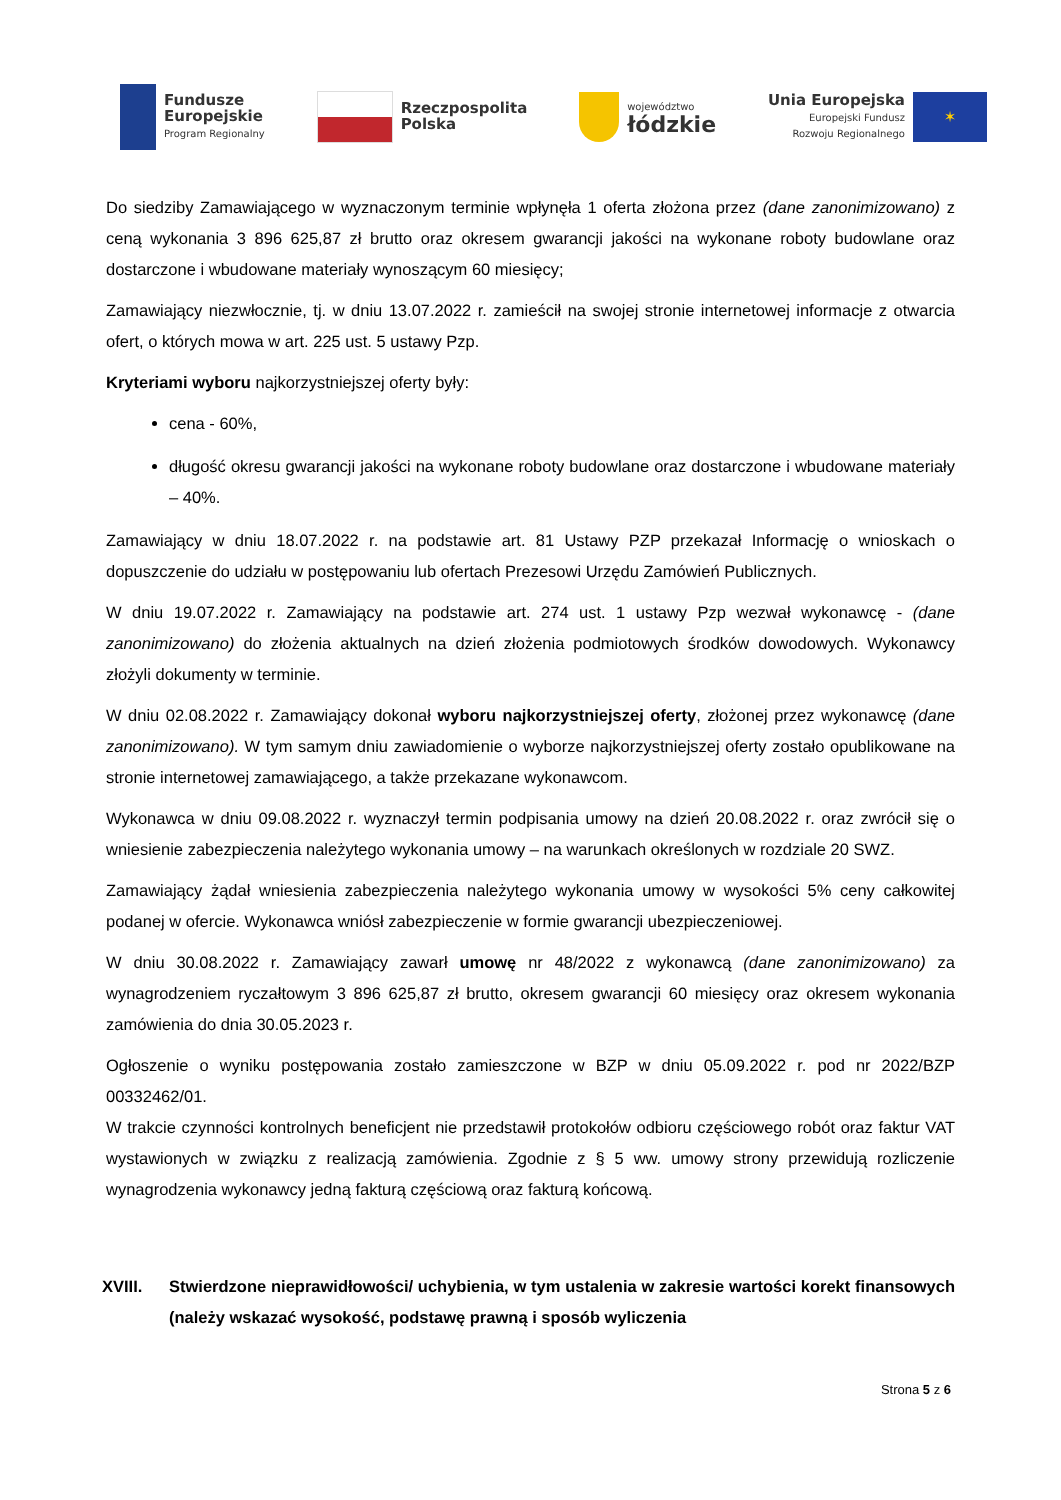Fundusze
Europejskie
Program Regionalny
Rzeczpospolita
Polska
województwo
łódzkie
Unia Europejska
Europejski Fundusz
Rozwoju Regionalnego
✶
Do siedziby Zamawiającego w wyznaczonym terminie wpłynęła 1 oferta złożona przez (dane zanonimizowano) z ceną wykonania 3 896 625,87 zł brutto oraz okresem gwarancji jakości na wykonane roboty budowlane oraz dostarczone i wbudowane materiały wynoszącym 60 miesięcy;
Zamawiający niezwłocznie, tj. w dniu 13.07.2022 r. zamieścił na swojej stronie internetowej informacje z otwarcia ofert, o których mowa w art. 225 ust. 5 ustawy Pzp.
Kryteriami wyboru najkorzystniejszej oferty były:
cena - 60%,
długość okresu gwarancji jakości na wykonane roboty budowlane oraz dostarczone i wbudowane materiały – 40%.
Zamawiający w dniu 18.07.2022 r. na podstawie art. 81 Ustawy PZP przekazał Informację o wnioskach o dopuszczenie do udziału w postępowaniu lub ofertach Prezesowi Urzędu Zamówień Publicznych.
W dniu 19.07.2022 r. Zamawiający na podstawie art. 274 ust. 1 ustawy Pzp wezwał wykonawcę - (dane zanonimizowano) do złożenia aktualnych na dzień złożenia podmiotowych środków dowodowych. Wykonawcy złożyli dokumenty w terminie.
W dniu 02.08.2022 r. Zamawiający dokonał wyboru najkorzystniejszej oferty, złożonej przez wykonawcę (dane zanonimizowano). W tym samym dniu zawiadomienie o wyborze najkorzystniejszej oferty zostało opublikowane na stronie internetowej zamawiającego, a także przekazane wykonawcom.
Wykonawca w dniu 09.08.2022 r. wyznaczył termin podpisania umowy na dzień 20.08.2022 r. oraz zwrócił się o wniesienie zabezpieczenia należytego wykonania umowy – na warunkach określonych w rozdziale 20 SWZ.
Zamawiający żądał wniesienia zabezpieczenia należytego wykonania umowy w wysokości 5% ceny całkowitej podanej w ofercie. Wykonawca wniósł zabezpieczenie w formie gwarancji ubezpieczeniowej.
W dniu 30.08.2022 r. Zamawiający zawarł umowę nr 48/2022 z wykonawcą (dane zanonimizowano) za wynagrodzeniem ryczałtowym 3 896 625,87 zł brutto, okresem gwarancji 60 miesięcy oraz okresem wykonania zamówienia do dnia 30.05.2023 r.
Ogłoszenie o wyniku postępowania zostało zamieszczone w BZP w dniu 05.09.2022 r. pod nr 2022/BZP 00332462/01.
W trakcie czynności kontrolnych beneficjent nie przedstawił protokołów odbioru częściowego robót oraz faktur VAT wystawionych w związku z realizacją zamówienia. Zgodnie z § 5 ww. umowy strony przewidują rozliczenie wynagrodzenia wykonawcy jedną fakturą częściową oraz fakturą końcową.
XVIII. Stwierdzone nieprawidłowości/ uchybienia, w tym ustalenia w zakresie wartości korekt finansowych (należy wskazać wysokość, podstawę prawną i sposób wyliczenia
Strona 5 z 6